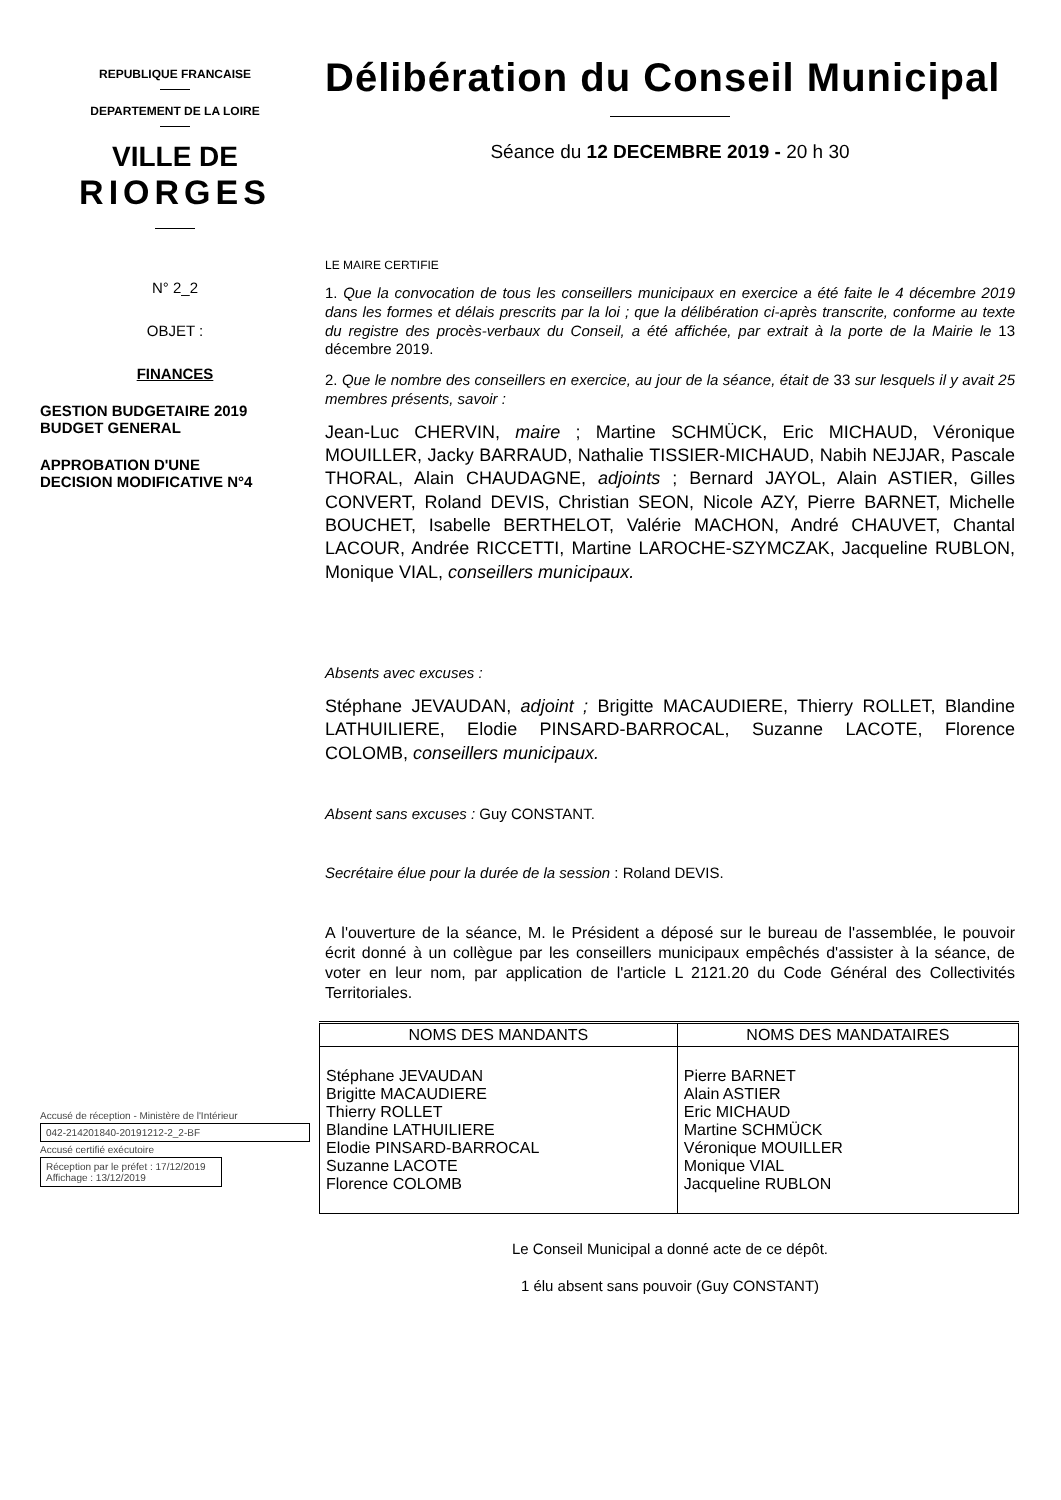REPUBLIQUE FRANCAISE
DEPARTEMENT DE LA LOIRE
VILLE DE
RIORGES
N° 2_2
OBJET :
FINANCES
GESTION BUDGETAIRE 2019
BUDGET GENERAL
APPROBATION D'UNE
DECISION MODIFICATIVE N°4
Accusé de réception - Ministère de l'Intérieur
042-214201840-20191212-2_2-BF
Accusé certifié exécutoire
Réception par le préfet : 17/12/2019
Affichage : 13/12/2019
Délibération du Conseil Municipal
Séance du 12 DECEMBRE 2019 - 20 h 30
LE MAIRE CERTIFIE
1. Que la convocation de tous les conseillers municipaux en exercice a été faite le 4 décembre 2019 dans les formes et délais prescrits par la loi ; que la délibération ci-après transcrite, conforme au texte du registre des procès-verbaux du Conseil, a été affichée, par extrait à la porte de la Mairie le 13 décembre 2019.
2. Que le nombre des conseillers en exercice, au jour de la séance, était de 33 sur lesquels il y avait 25 membres présents, savoir :
Jean-Luc CHERVIN, maire ; Martine SCHMÜCK, Eric MICHAUD, Véronique MOUILLER, Jacky BARRAUD, Nathalie TISSIER-MICHAUD, Nabih NEJJAR, Pascale THORAL, Alain CHAUDAGNE, adjoints ; Bernard JAYOL, Alain ASTIER, Gilles CONVERT, Roland DEVIS, Christian SEON, Nicole AZY, Pierre BARNET, Michelle BOUCHET, Isabelle BERTHELOT, Valérie MACHON, André CHAUVET, Chantal LACOUR, Andrée RICCETTI, Martine LAROCHE-SZYMCZAK, Jacqueline RUBLON, Monique VIAL, conseillers municipaux.
Absents avec excuses :
Stéphane JEVAUDAN, adjoint ; Brigitte MACAUDIERE, Thierry ROLLET, Blandine LATHUILIERE, Elodie PINSARD-BARROCAL, Suzanne LACOTE, Florence COLOMB, conseillers municipaux.
Absent sans excuses : Guy CONSTANT.
Secrétaire élue pour la durée de la session : Roland DEVIS.
A l'ouverture de la séance, M. le Président a déposé sur le bureau de l'assemblée, le pouvoir écrit donné à un collègue par les conseillers municipaux empêchés d'assister à la séance, de voter en leur nom, par application de l'article L 2121.20 du Code Général des Collectivités Territoriales.
| NOMS DES MANDANTS | NOMS DES MANDATAIRES |
| --- | --- |
| Stéphane JEVAUDAN Brigitte MACAUDIERE Thierry ROLLET Blandine LATHUILIERE Elodie PINSARD-BARROCAL Suzanne LACOTE Florence COLOMB | Pierre BARNET Alain ASTIER Eric MICHAUD Martine SCHMÜCK Véronique MOUILLER Monique VIAL Jacqueline RUBLON |
Le Conseil Municipal a donné acte de ce dépôt.
1 élu absent sans pouvoir (Guy CONSTANT)